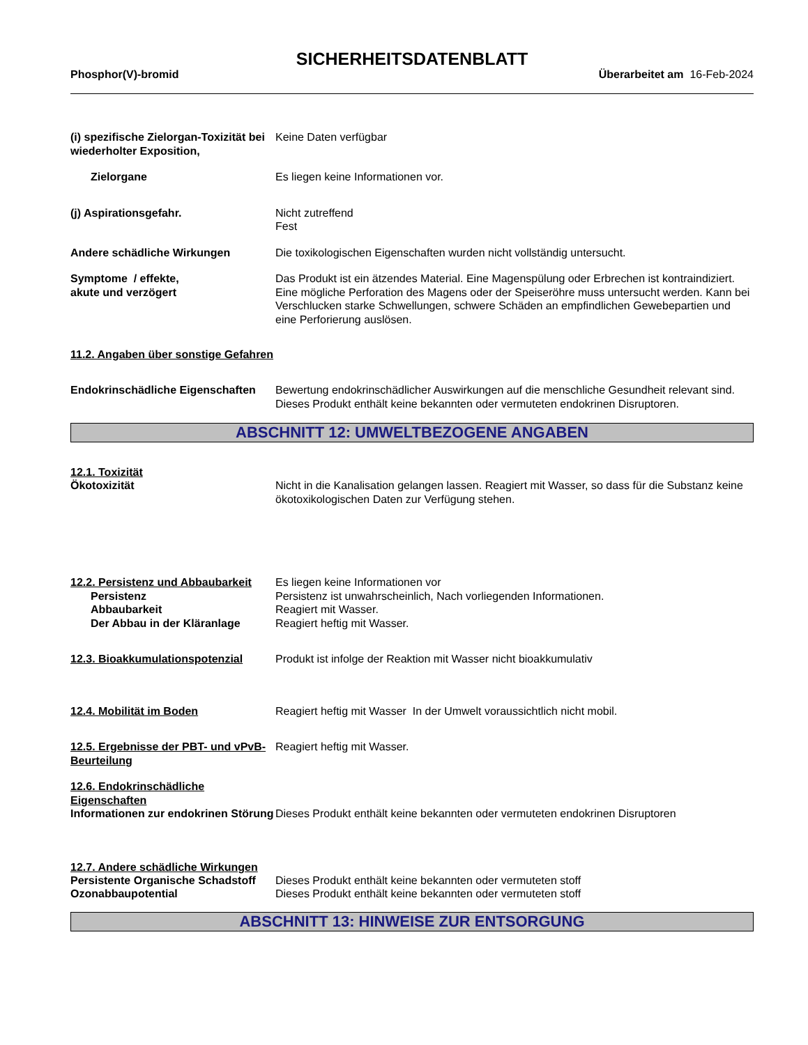SICHERHEITSDATENBLATT
Phosphor(V)-bromid Überarbeitet am 16-Feb-2024
(i) spezifische Zielorgan-Toxizität bei wiederholter Exposition,
Keine Daten verfügbar
Zielorgane Es liegen keine Informationen vor.
(j) Aspirationsgefahr. Nicht zutreffend
Fest
Andere schädliche Wirkungen Die toxikologischen Eigenschaften wurden nicht vollständig untersucht.
Symptome / effekte,
akute und verzögert
Das Produkt ist ein ätzendes Material. Eine Magenspülung oder Erbrechen ist kontraindiziert. Eine mögliche Perforation des Magens oder der Speiseröhre muss untersucht werden. Kann bei Verschlucken starke Schwellungen, schwere Schäden an empfindlichen Gewebepartien und eine Perforierung auslösen.
11.2. Angaben über sonstige Gefahren
Endokrinschädliche Eigenschaften
Bewertung endokrinschädlicher Auswirkungen auf die menschliche Gesundheit relevant sind. Dieses Produkt enthält keine bekannten oder vermuteten endokrinen Disruptoren.
ABSCHNITT 12: UMWELTBEZOGENE ANGABEN
12.1. Toxizität
Ökotoxizität Nicht in die Kanalisation gelangen lassen. Reagiert mit Wasser, so dass für die Substanz keine ökotoxikologischen Daten zur Verfügung stehen.
12.2. Persistenz und Abbaubarkeit
Es liegen keine Informationen vor
Persistenz Persistenz ist unwahrscheinlich, Nach vorliegenden Informationen.
Abbaubarkeit Reagiert mit Wasser.
Der Abbau in der Kläranlage Reagiert heftig mit Wasser.
12.3. Bioakkumulationspotenzial
Produkt ist infolge der Reaktion mit Wasser nicht bioakkumulativ
12.4. Mobilität im Boden Reagiert heftig mit Wasser In der Umwelt voraussichtlich nicht mobil.
12.5. Ergebnisse der PBT- und vPvB-Beurteilung
Reagiert heftig mit Wasser.
12.6. Endokrinschädliche Eigenschaften
Informationen zur endokrinen Störung
Dieses Produkt enthält keine bekannten oder vermuteten endokrinen Disruptoren
12.7. Andere schädliche Wirkungen
Persistente Organische Schadstoff
Dieses Produkt enthält keine bekannten oder vermuteten stoff
Ozonabbaupotential Dieses Produkt enthält keine bekannten oder vermuteten stoff
ABSCHNITT 13: HINWEISE ZUR ENTSORGUNG